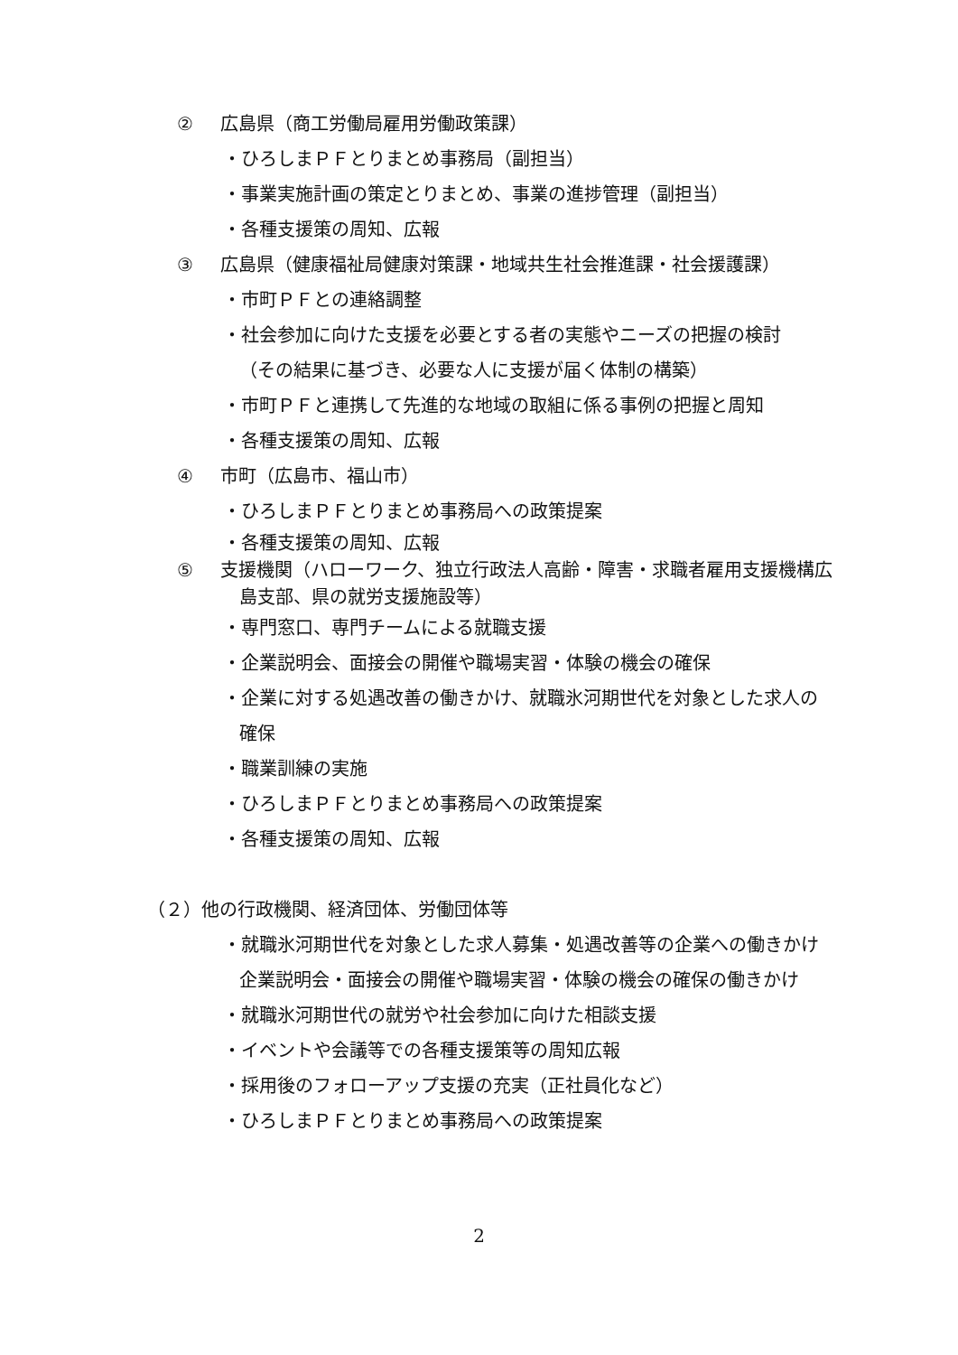② 広島県（商工労働局雇用労働政策課）
・ひろしまＰＦとりまとめ事務局（副担当）
・事業実施計画の策定とりまとめ、事業の進捗管理（副担当）
・各種支援策の周知、広報
③ 広島県（健康福祉局健康対策課・地域共生社会推進課・社会援護課）
・市町ＰＦとの連絡調整
・社会参加に向けた支援を必要とする者の実態やニーズの把握の検討
（その結果に基づき、必要な人に支援が届く体制の構築）
・市町ＰＦと連携して先進的な地域の取組に係る事例の把握と周知
・各種支援策の周知、広報
④ 市町（広島市、福山市）
・ひろしまＰＦとりまとめ事務局への政策提案
・各種支援策の周知、広報
⑤ 支援機関（ハローワーク、独立行政法人高齢・障害・求職者雇用支援機構広
島支部、県の就労支援施設等）
・専門窓口、専門チームによる就職支援
・企業説明会、面接会の開催や職場実習・体験の機会の確保
・企業に対する処遇改善の働きかけ、就職氷河期世代を対象とした求人の
確保
・職業訓練の実施
・ひろしまＰＦとりまとめ事務局への政策提案
・各種支援策の周知、広報
（２）他の行政機関、経済団体、労働団体等
・就職氷河期世代を対象とした求人募集・処遇改善等の企業への働きかけ
企業説明会・面接会の開催や職場実習・体験の機会の確保の働きかけ
・就職氷河期世代の就労や社会参加に向けた相談支援
・イベントや会議等での各種支援策等の周知広報
・採用後のフォローアップ支援の充実（正社員化など）
・ひろしまＰＦとりまとめ事務局への政策提案
2